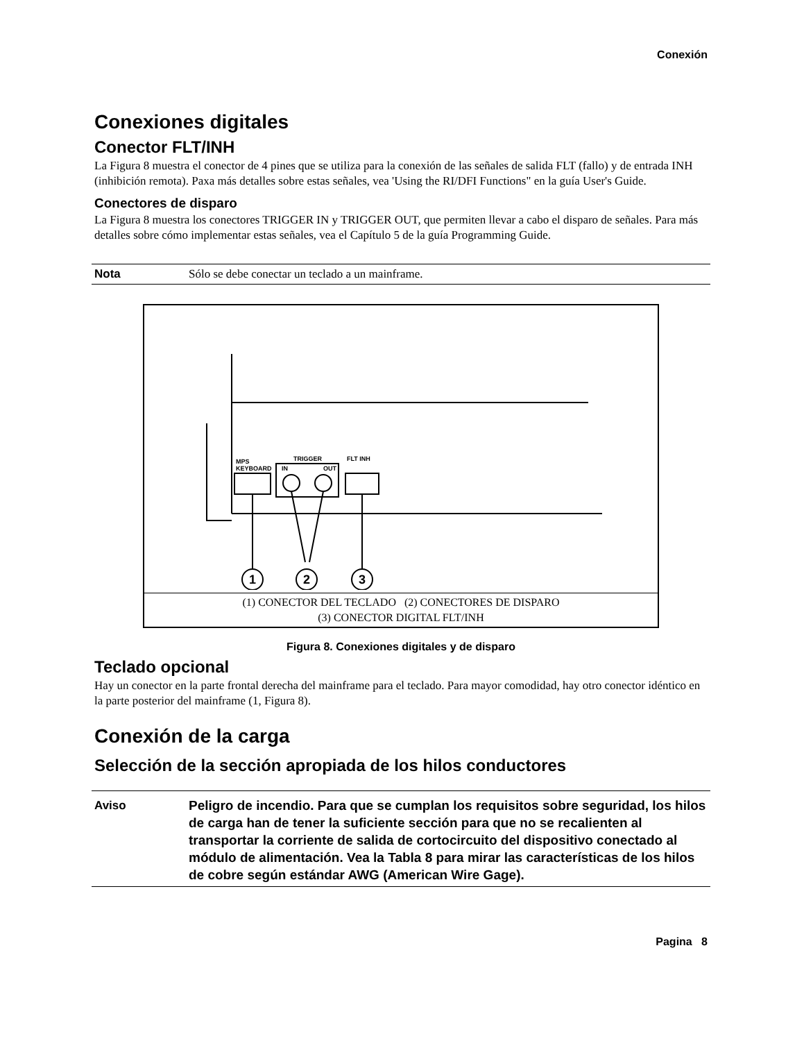Conexión
Conexiones digitales
Conector FLT/INH
La Figura 8 muestra el conector de 4 pines que se utiliza para la conexión de las señales de salida FLT (fallo) y de entrada INH (inhibición remota). Paxa más detalles sobre estas señales, vea 'Using the RI/DFI Functions" en la guía User's Guide.
Conectores de disparo
La Figura 8 muestra los conectores TRIGGER IN y TRIGGER OUT, que permiten llevar a cabo el disparo de señales. Para más detalles sobre cómo implementar estas señales, vea el Capítulo 5 de la guía Programming Guide.
Nota Sólo se debe conectar un teclado a un mainframe.
1
2
3
MPS
KEYBOARD
TRIGGER
IN
OUT
FLT INH
(1) CONECTOR DEL TECLADO (2) CONECTORES DE DISPARO
(3) CONECTOR DIGITAL FLT/INH
Figura 8. Conexiones digitales y de disparo
Teclado opcional
Hay un conector en la parte frontal derecha del mainframe para el teclado. Para mayor comodidad, hay otro conector idéntico en la parte posterior del mainframe (1, Figura 8).
Conexión de la carga
Selección de la sección apropiada de los hilos conductores
Aviso Peligro de incendio. Para que se cumplan los requisitos sobre seguridad, los hilos de carga han de tener la suficiente sección para que no se recalienten al transportar la corriente de salida de cortocircuito del dispositivo conectado al módulo de alimentación. Vea la Tabla 8 para mirar las características de los hilos de cobre según estándar AWG (American Wire Gage).
Pagina 8